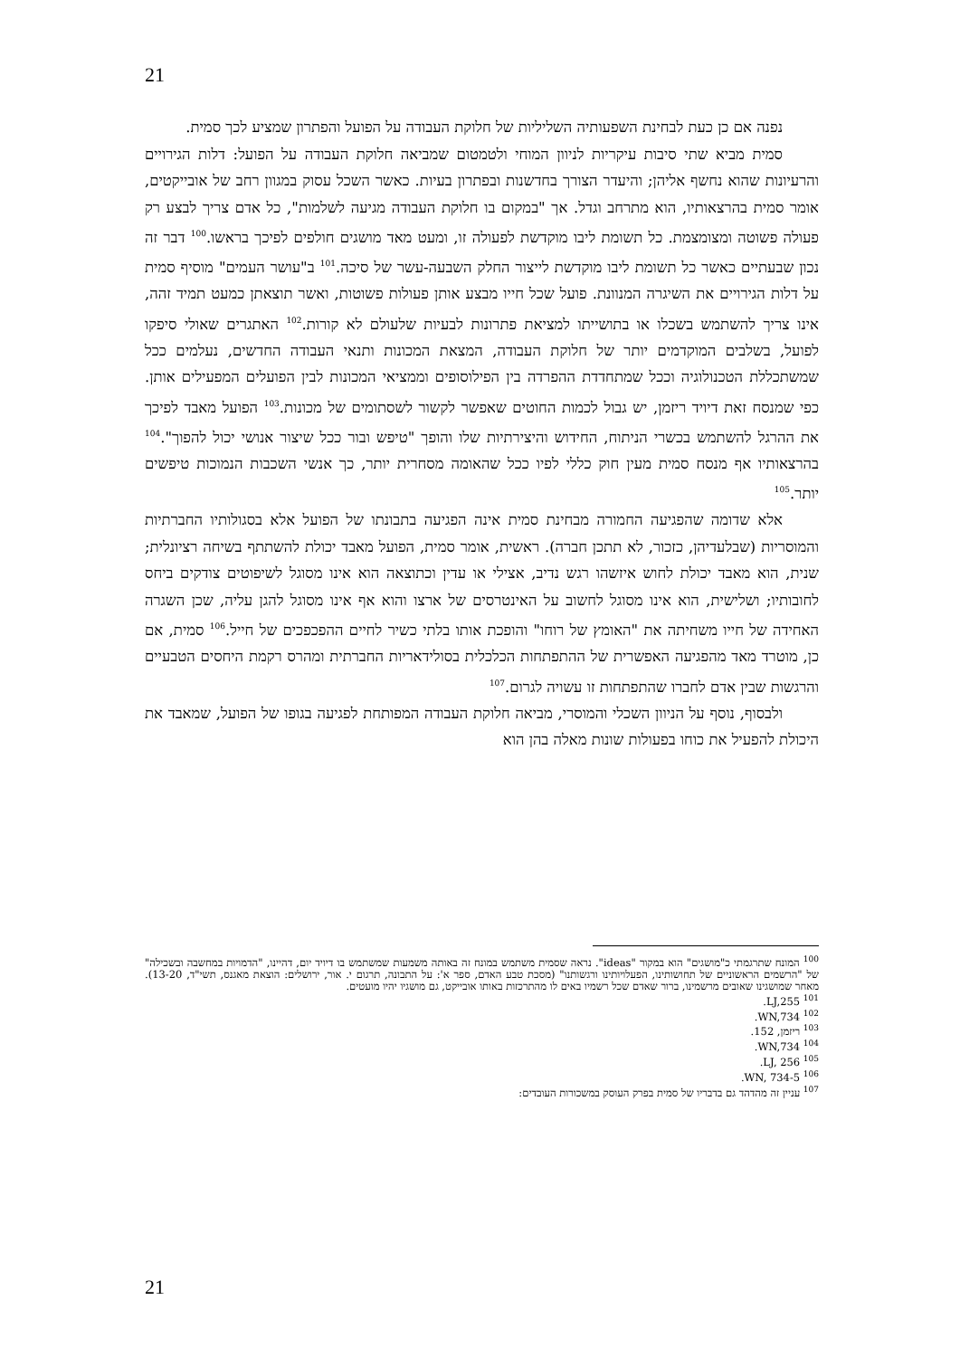21
נפנה אם כן כעת לבחינת השפעותיה השליליות של חלוקת העבודה על הפועל והפתרון שמציע לכך סמית.
סמית מביא שתי סיבות עיקריות לניוון המוחי ולטמטום שמביאה חלוקת העבודה על הפועל: דלות הגירויים והרעיונות שהוא נחשף אליהן; והיעדר הצורך בחדשנות ובפתרון בעיות. כאשר השכל עסוק במגוון רחב של אובייקטים, אומר סמית בהרצאותיו, הוא מתרחב וגדל. אך "במקום בו חלוקת העבודה מגיעה לשלמות", כל אדם צריך לבצע רק פעולה פשוטה ומצומצמת. כל תשומת ליבו מוקדשת לפעולה זו, ומעט מאד מושגים חולפים לפיכך בראשו.<sup>100</sup> דבר זה נכון שבעתיים כאשר כל תשומת ליבו מוקדשת לייצור החלק השבעה-עשר של סיכה.<sup>101</sup> ב"עושר העמים" מוסיף סמית על דלות הגירויים את השיגרה המנוונת. פועל שכל חייו מבצע אותן פעולות פשוטות, ואשר תוצאתן כמעט תמיד זהה, אינו צריך להשתמש בשכלו או בתושייתו למציאת פתרונות לבעיות שלעולם לא קורות.<sup>102</sup> האתגרים שאולי סיפקו לפועל, בשלבים המוקדמים יותר של חלוקת העבודה, המצאת המכונות ותנאי העבודה החדשים, נעלמים ככל שמשתכללת הטכנולוגיה וככל שמתחדדת ההפרדה בין הפילוסופים וממציאי המכונות לבין הפועלים המפעילים אותן. כפי שמנסח זאת דיויד ריזמן, יש גבול לכמות החוטים שאפשר לקשור לשסתומים של מכונות.<sup>103</sup> הפועל מאבד לפיכך את ההרגל להשתמש בכשרי הניתוח, החידוש והיצירתיות שלו והופך "טיפש ובור ככל שיצור אנושי יכול להפוך".<sup>104</sup> בהרצאותיו אף מנסח סמית מעין חוק כללי לפיו ככל שהאומה מסחרית יותר, כך אנשי השכבות הנמוכות טיפשים יותר.<sup>105</sup>
אלא שדומה שהפגיעה החמורה מבחינת סמית אינה הפגיעה בתבונתו של הפועל אלא בסגולותיו החברתיות והמוסריות (שבלעדיהן, כזכור, לא תתכן חברה). ראשית, אומר סמית, הפועל מאבד יכולת להשתתף בשיחה רציונלית; שנית, הוא מאבד יכולת לחוש איזשהו רגש נדיב, אצילי או עדין וכתוצאה הוא אינו מסוגל לשיפוטים צודקים ביחס לחובותיו; ושלישית, הוא אינו מסוגל לחשוב על האינטרסים של ארצו והוא אף אינו מסוגל להגן עליה, שכן השגרה האחידה של חייו משחיתה את "האומץ של רוחו" והופכת אותו בלתי כשיר לחיים ההפכפכים של חייל.<sup>106</sup> סמית, אם כן, מוטרד מאד מהפגיעה האפשרית של ההתפתחות הכלכלית בסולידאריות החברתית ומהרס רקמת היחסים הטבעיים והרגשות שבין אדם לחברו שהתפתחות זו עשויה לגרום.<sup>107</sup>
ולבסוף, נוסף על הניוון השכלי והמוסרי, מביאה חלוקת העבודה המפותחת לפגיעה בגופו של הפועל, שמאבד את היכולת להפעיל את כוחו בפעולות שונות מאלה בהן הוא
<sup>100</sup> המונח שתרגמתי כ"מושגים" הוא במקור "ideas". נראה שסמית משתמש במונח זה באותה משמעות שמשתמש בו דיויד יום, דהיינו, "הדמויות במחשבה ובשכילה" של "הרשמים הראשוניים של תחושותינו, הפעלויותינו ורגשותנו" (מסכת טבע האדם, ספר א': על התבונה, תרגום י. אור, ירושלים: הוצאת מאגנס, תשי"ד, 13-20). מאחר שמושגינו שאובים מרשמינו, ברור שאדם שכל רשמיו באים לו מהתרכזות באותו אובייקט, גם מושגיו יהיו מועטים.
<sup>101</sup> LJ,255.
<sup>102</sup> WN,734.
<sup>103</sup> ריזמן, 152.
<sup>104</sup> WN,734.
<sup>105</sup> LJ, 256.
<sup>106</sup> WN, 734-5.
<sup>107</sup> עניין זה מהדהד גם בדבריו של סמית בפרק העוסק במשכורות העובדים:
21